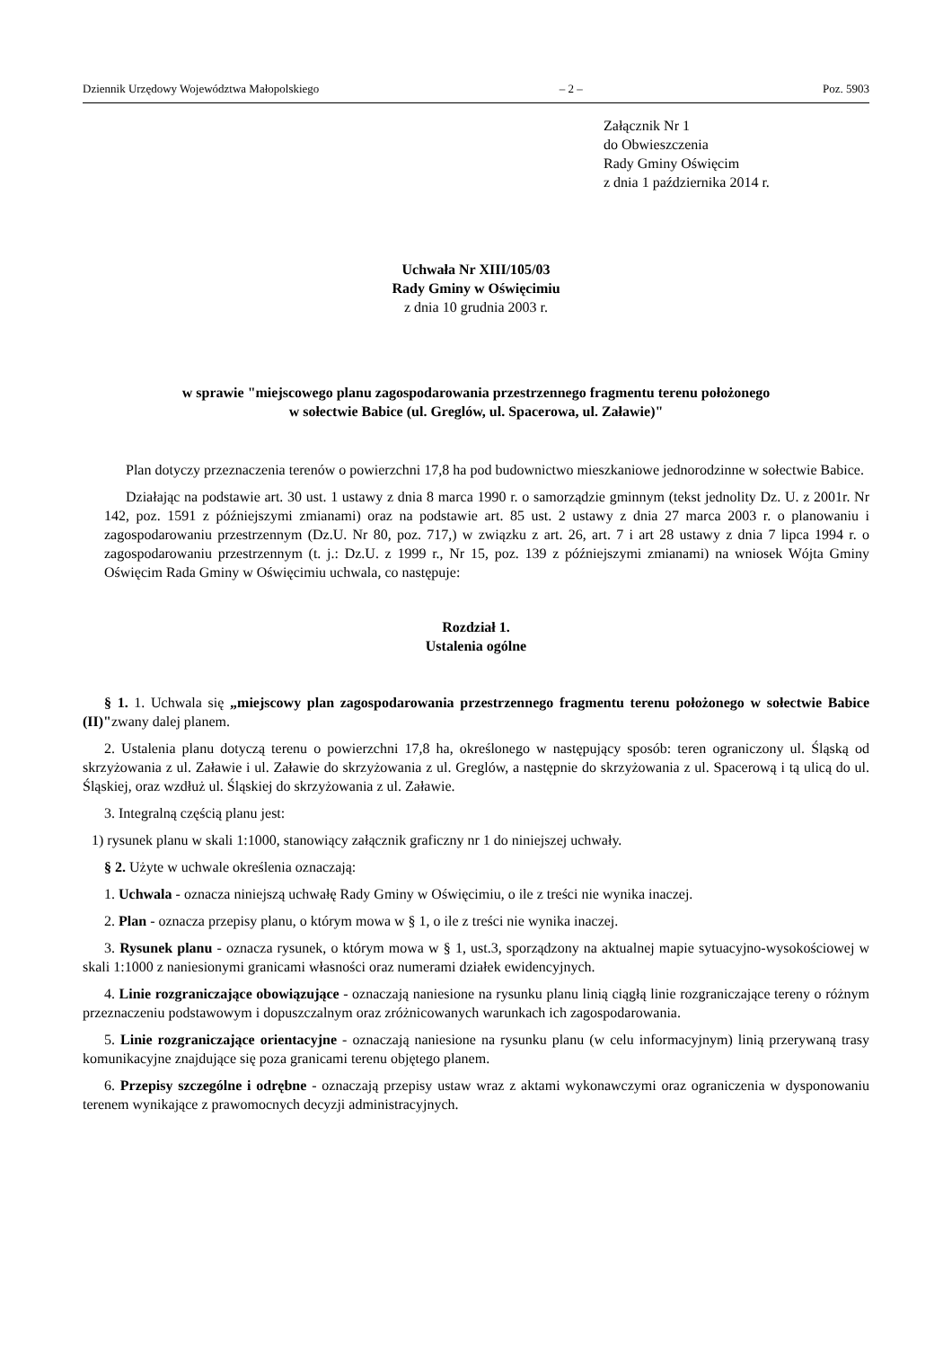Dziennik Urzędowy Województwa Małopolskiego – 2 – Poz. 5903
Załącznik Nr 1
do Obwieszczenia
Rady Gminy Oświęcim
z dnia 1 października 2014 r.
Uchwała Nr XIII/105/03
Rady Gminy w Oświęcimiu
z dnia 10 grudnia 2003 r.
w sprawie "miejscowego planu zagospodarowania przestrzennego fragmentu terenu położonego
w sołectwie Babice (ul. Greglów, ul. Spacerowa, ul. Załawie)"
Plan dotyczy przeznaczenia terenów o powierzchni 17,8 ha pod budownictwo mieszkaniowe jednorodzinne w sołectwie Babice.
Działając na podstawie art. 30 ust. 1 ustawy z dnia 8 marca 1990 r. o samorządzie gminnym (tekst jednolity Dz. U. z 2001r. Nr 142, poz. 1591 z późniejszymi zmianami) oraz na podstawie art. 85 ust. 2 ustawy z dnia 27 marca 2003 r. o planowaniu i zagospodarowaniu przestrzennym (Dz.U. Nr 80, poz. 717,) w związku z art. 26, art. 7 i art 28 ustawy z dnia 7 lipca 1994 r. o zagospodarowaniu przestrzennym (t. j.: Dz.U. z 1999 r., Nr 15, poz. 139 z późniejszymi zmianami) na wniosek Wójta Gminy Oświęcim Rada Gminy w Oświęcimiu uchwala, co następuje:
Rozdział 1.
Ustalenia ogólne
§ 1. 1. Uchwala się „miejscowy plan zagospodarowania przestrzennego fragmentu terenu położonego w sołectwie Babice (II)"zwany dalej planem.
2. Ustalenia planu dotyczą terenu o powierzchni 17,8 ha, określonego w następujący sposób: teren ograniczony ul. Śląską od skrzyżowania z ul. Załawie i ul. Załawie do skrzyżowania z ul. Greglów, a następnie do skrzyżowania z ul. Spacerową i tą ulicą do ul. Śląskiej, oraz wzdłuż ul. Śląskiej do skrzyżowania z ul. Załawie.
3. Integralną częścią planu jest:
1) rysunek planu w skali 1:1000, stanowiący załącznik graficzny nr 1 do niniejszej uchwały.
§ 2. Użyte w uchwale określenia oznaczają:
1. Uchwala - oznacza niniejszą uchwałę Rady Gminy w Oświęcimiu, o ile z treści nie wynika inaczej.
2. Plan - oznacza przepisy planu, o którym mowa w § 1, o ile z treści nie wynika inaczej.
3. Rysunek planu - oznacza rysunek, o którym mowa w § 1, ust.3, sporządzony na aktualnej mapie sytuacyjno-wysokościowej w skali 1:1000 z naniesionymi granicami własności oraz numerami działek ewidencyjnych.
4. Linie rozgraniczające obowiązujące - oznaczają naniesione na rysunku planu linią ciągłą linie rozgraniczające tereny o różnym przeznaczeniu podstawowym i dopuszczalnym oraz zróżnicowanych warunkach ich zagospodarowania.
5. Linie rozgraniczające orientacyjne - oznaczają naniesione na rysunku planu (w celu informacyjnym) linią przerywaną trasy komunikacyjne znajdujące się poza granicami terenu objętego planem.
6. Przepisy szczególne i odrębne - oznaczają przepisy ustaw wraz z aktami wykonawczymi oraz ograniczenia w dysponowaniu terenem wynikające z prawomocnych decyzji administracyjnych.